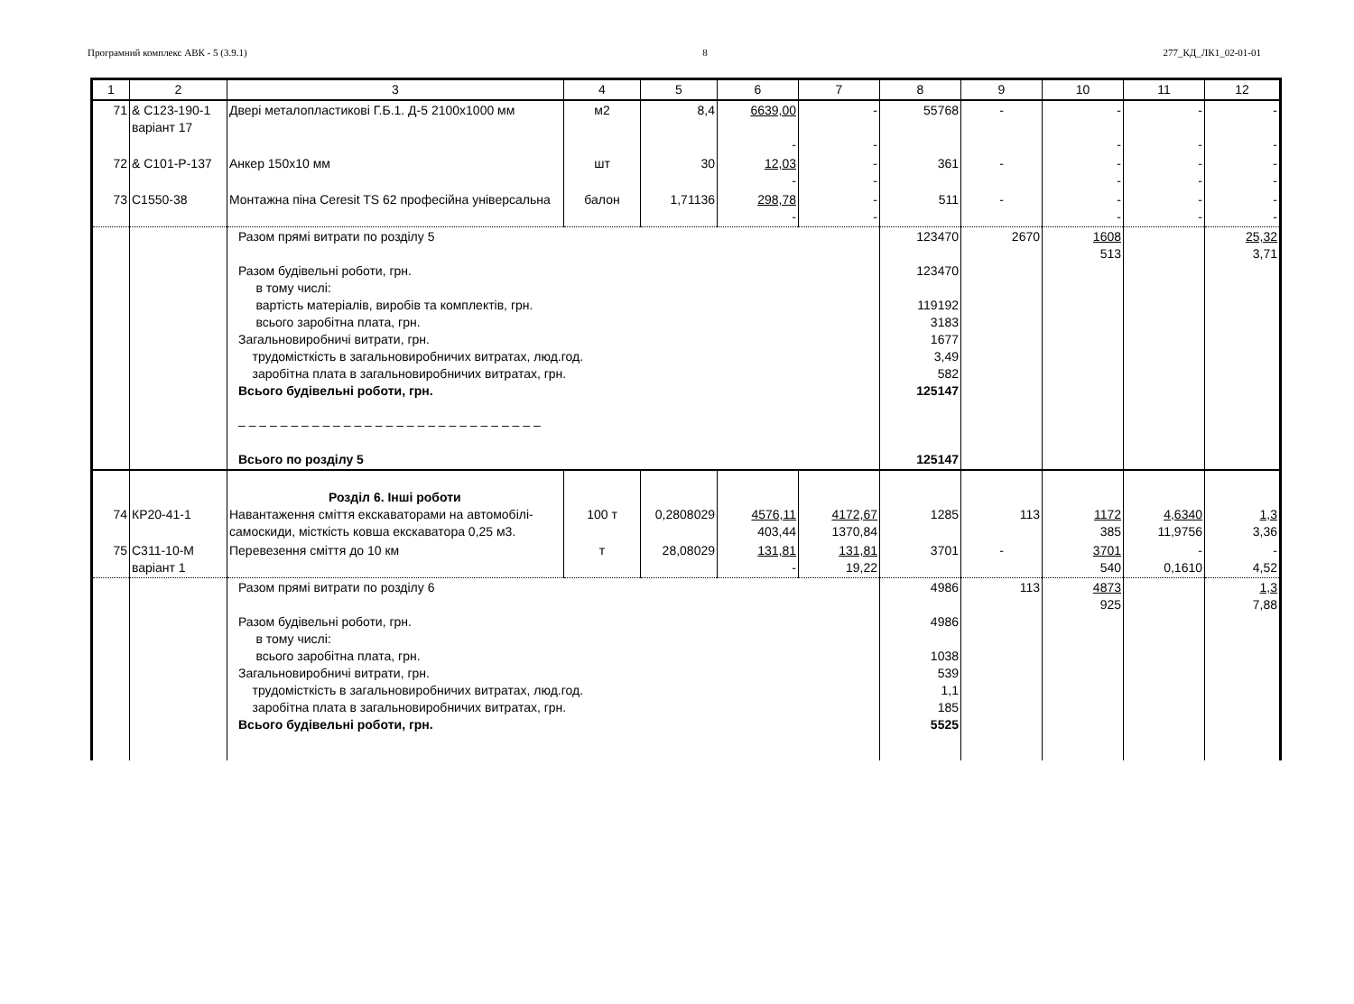Програмний комплекс АВК - 5 (3.9.1) 8 277_КД_ЛК1_02-01-01
| 1 | 2 | 3 | 4 | 5 | 6 | 7 | 8 | 9 | 10 | 11 | 12 |
| --- | --- | --- | --- | --- | --- | --- | --- | --- | --- | --- | --- |
| 71 | & С123-190-1 варіант 17 | Двері металопластикові Г.Б.1. Д-5 2100х1000 мм | м2 | 8,4 | 6639,00 - | - - | 55768 | - | - - | - - | - - |
| 72 | & С101-Р-137 | Анкер 150х10 мм | шт | 30 | 12,03 - | - - | 361 | - | - - | - - | - - |
| 73 | С1550-38 | Монтажна піна Ceresit TS 62 професійна універсальна | балон | 1,71136 | 298,78 - | - - | 511 | - | - - | - - | - - |
| | | Разом прямі витрати по розділу 5 Разом будівельні роботи, грн. в тому числі: вартість матеріалів, виробів та комплектів, грн. всього заробітна плата, грн. Загальновиробничі витрати, грн. трудомісткість в загальновиробничих витратах, люд.год. заробітна плата в загальновиробничих витратах, грн. Всього будівельні роботи, грн. – – – – – – – – – – – – – – – – – – – – – – – – – – – – – Всього по розділу 5 | | | | | 123470 123470 119192 3183 1677 3,49 582 125147 125147 | 2670 | 1608 513 | | 25,32 3,71 |
| 74 | КР20-41-1 | Розділ 6. Інші роботи Навантаження сміття екскаваторами на автомобілі-самоскиди, місткість ковша екскаватора 0,25 м3. | 100 т | 0,2808029 | 4576,11 403,44 | 4172,67 1370,84 | 1285 | 113 | 1172 385 | 4,6340 11,9756 | 1,3 3,36 |
| 75 | С311-10-М варіант 1 | Перевезення сміття до 10 км | т | 28,08029 | 131,81 - | 131,81 19,22 | 3701 | - | 3701 540 | - 0,1610 | - 4,52 |
| | | Разом прямі витрати по розділу 6 Разом будівельні роботи, грн. в тому числі: всього заробітна плата, грн. Загальновиробничі витрати, грн. трудомісткість в загальновиробничих витратах, люд.год. заробітна плата в загальновиробничих витратах, грн. Всього будівельні роботи, грн. | | | | | 4986 4986 1038 539 1,1 185 5525 | 113 | 4873 925 | | 1,3 7,88 |